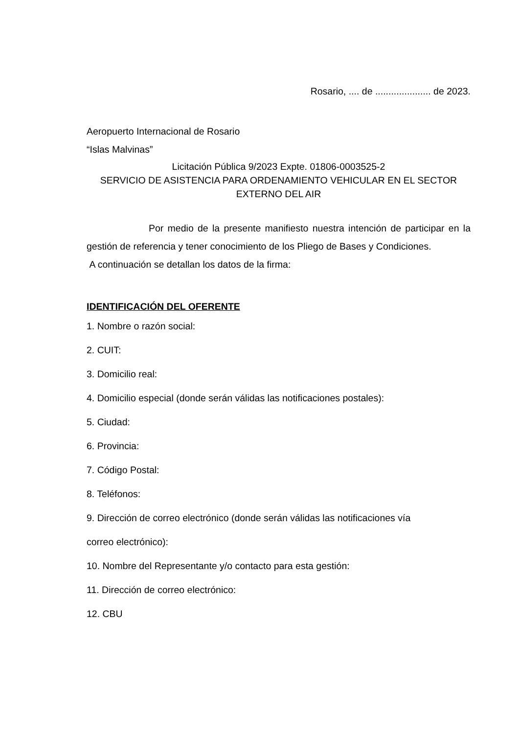Rosario, .... de ..................... de 2023.
Aeropuerto Internacional de Rosario
“Islas Malvinas”
Licitación Pública 9/2023 Expte. 01806-0003525-2
SERVICIO DE ASISTENCIA PARA ORDENAMIENTO VEHICULAR EN EL SECTOR EXTERNO DEL AIR
Por medio de la presente manifiesto nuestra intención de participar en la gestión de referencia y tener conocimiento de los Pliego de Bases y Condiciones.
A continuación se detallan los datos de la firma:
IDENTIFICACIÓN DEL OFERENTE
1. Nombre o razón social:
2. CUIT:
3. Domicilio real:
4. Domicilio especial (donde serán válidas las notificaciones postales):
5. Ciudad:
6. Provincia:
7. Código Postal:
8. Teléfonos:
9. Dirección de correo electrónico (donde serán válidas las notificaciones vía
correo electrónico):
10. Nombre del Representante y/o contacto para esta gestión:
11. Dirección de correo electrónico:
12. CBU